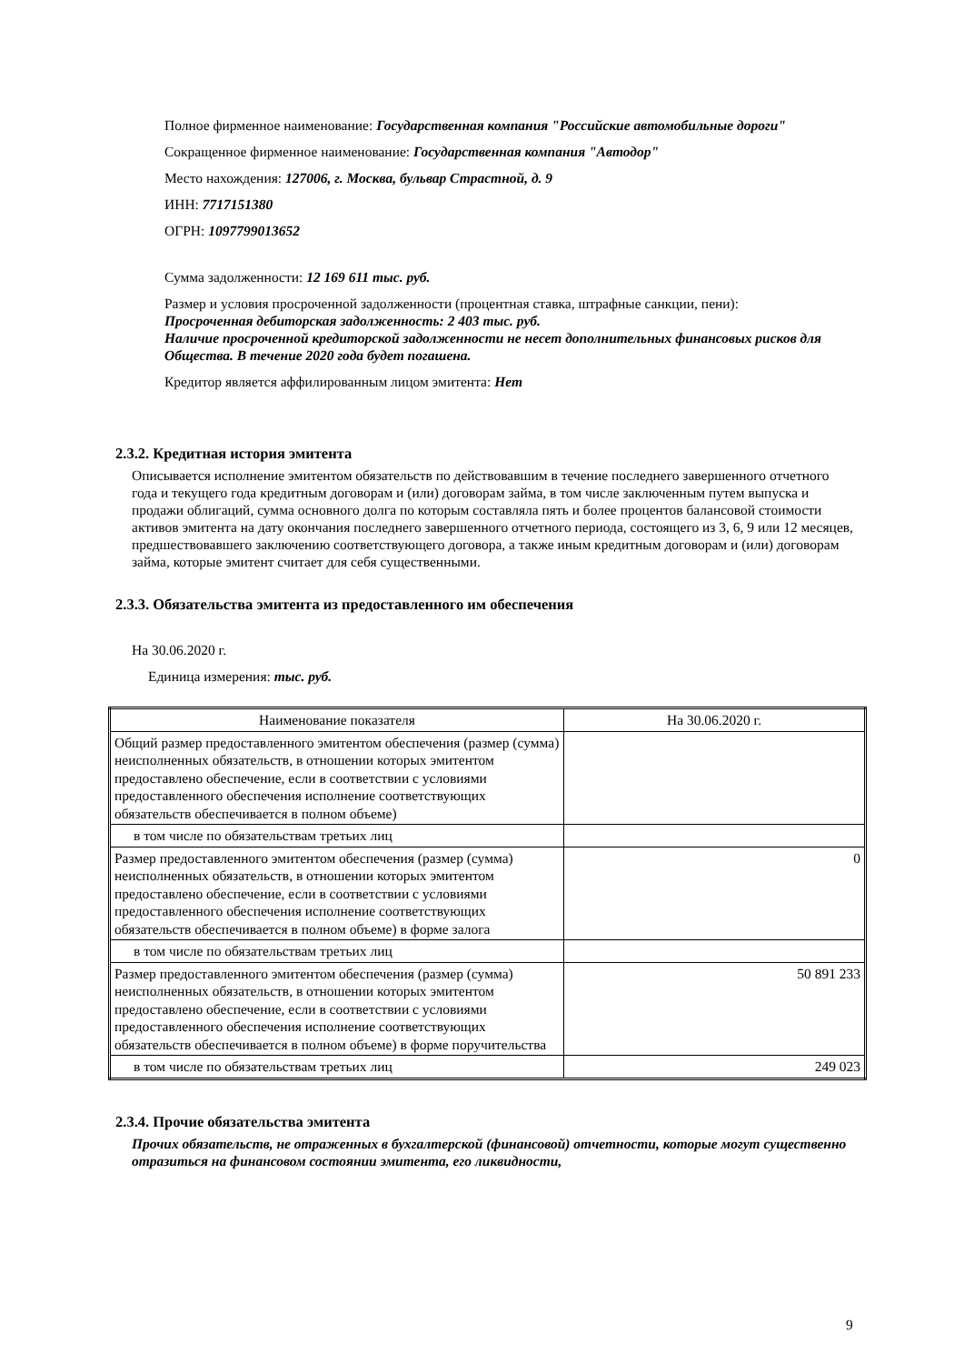Полное фирменное наименование: Государственная компания "Российские автомобильные дороги"
Сокращенное фирменное наименование: Государственная компания "Автодор"
Место нахождения: 127006, г. Москва, бульвар Страстной, д. 9
ИНН: 7717151380
ОГРН: 1097799013652
Сумма задолженности: 12 169 611 тыс. руб.
Размер и условия просроченной задолженности (процентная ставка, штрафные санкции, пени):
Просроченная дебиторская задолженность: 2 403 тыс. руб.
Наличие просроченной кредиторской задолженности не несет дополнительных финансовых рисков для Общества. В течение 2020 года будет погашена.
Кредитор является аффилированным лицом эмитента: Нет
2.3.2. Кредитная история эмитента
Описывается исполнение эмитентом обязательств по действовавшим в течение последнего завершенного отчетного года и текущего года кредитным договорам и (или) договорам займа, в том числе заключенным путем выпуска и продажи облигаций, сумма основного долга по которым составляла пять и более процентов балансовой стоимости активов эмитента на дату окончания последнего завершенного отчетного периода, состоящего из 3, 6, 9 или 12 месяцев, предшествовавшего заключению соответствующего договора, а также иным кредитным договорам и (или) договорам займа, которые эмитент считает для себя существенными.
2.3.3. Обязательства эмитента из предоставленного им обеспечения
На 30.06.2020 г.
Единица измерения: тыс. руб.
| Наименование показателя | На 30.06.2020 г. |
| Общий размер предоставленного эмитентом обеспечения (размер (сумма) неисполненных обязательств, в отношении которых эмитентом предоставлено обеспечение, если в соответствии с условиями предоставленного обеспечения исполнение соответствующих обязательств обеспечивается в полном объеме) | |
| в том числе по обязательствам третьих лиц | |
| Размер предоставленного эмитентом обеспечения (размер (сумма) неисполненных обязательств, в отношении которых эмитентом предоставлено обеспечение, если в соответствии с условиями предоставленного обеспечения исполнение соответствующих обязательств обеспечивается в полном объеме) в форме залога | 0 |
| в том числе по обязательствам третьих лиц | |
| Размер предоставленного эмитентом обеспечения (размер (сумма) неисполненных обязательств, в отношении которых эмитентом предоставлено обеспечение, если в соответствии с условиями предоставленного обеспечения исполнение соответствующих обязательств обеспечивается в полном объеме) в форме поручительства | 50 891 233 |
| в том числе по обязательствам третьих лиц | 249 023 |
2.3.4. Прочие обязательства эмитента
Прочих обязательств, не отраженных в бухгалтерской (финансовой) отчетности, которые могут существенно отразиться на финансовом состоянии эмитента, его ликвидности,
9